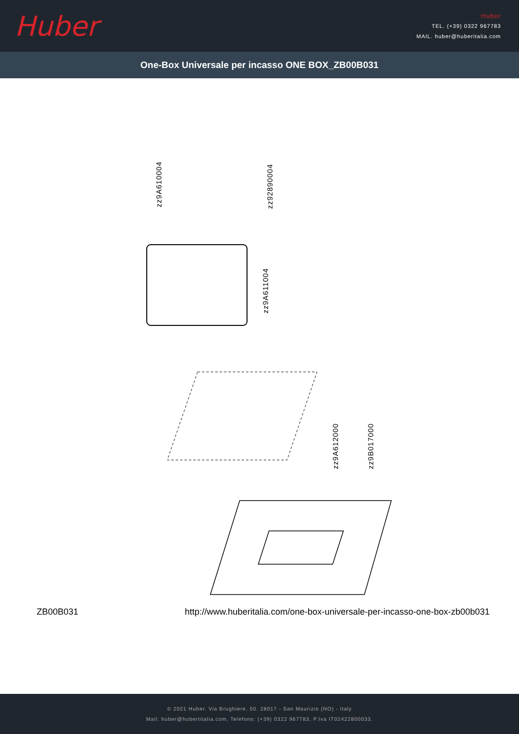Huber
Huber
TEL. (+39) 0322 967783
MAIL. huber@huberitalia.com
One-Box Universale per incasso ONE BOX_ZB00B031
zz9A610004
zz92890004
zz9A611004
zz9A612000
zz9B017000
ZB00B031 http://www.huberitalia.com/one-box-universale-per-incasso-one-box-zb00b031
© 2021 Huber. Via Brughiere, 50. 28017 - San Maurizio (NO) - Italy
Mail: huber@hubertitalia.com, Telefono: (+39) 0322 967783, P.Iva IT02422800033.